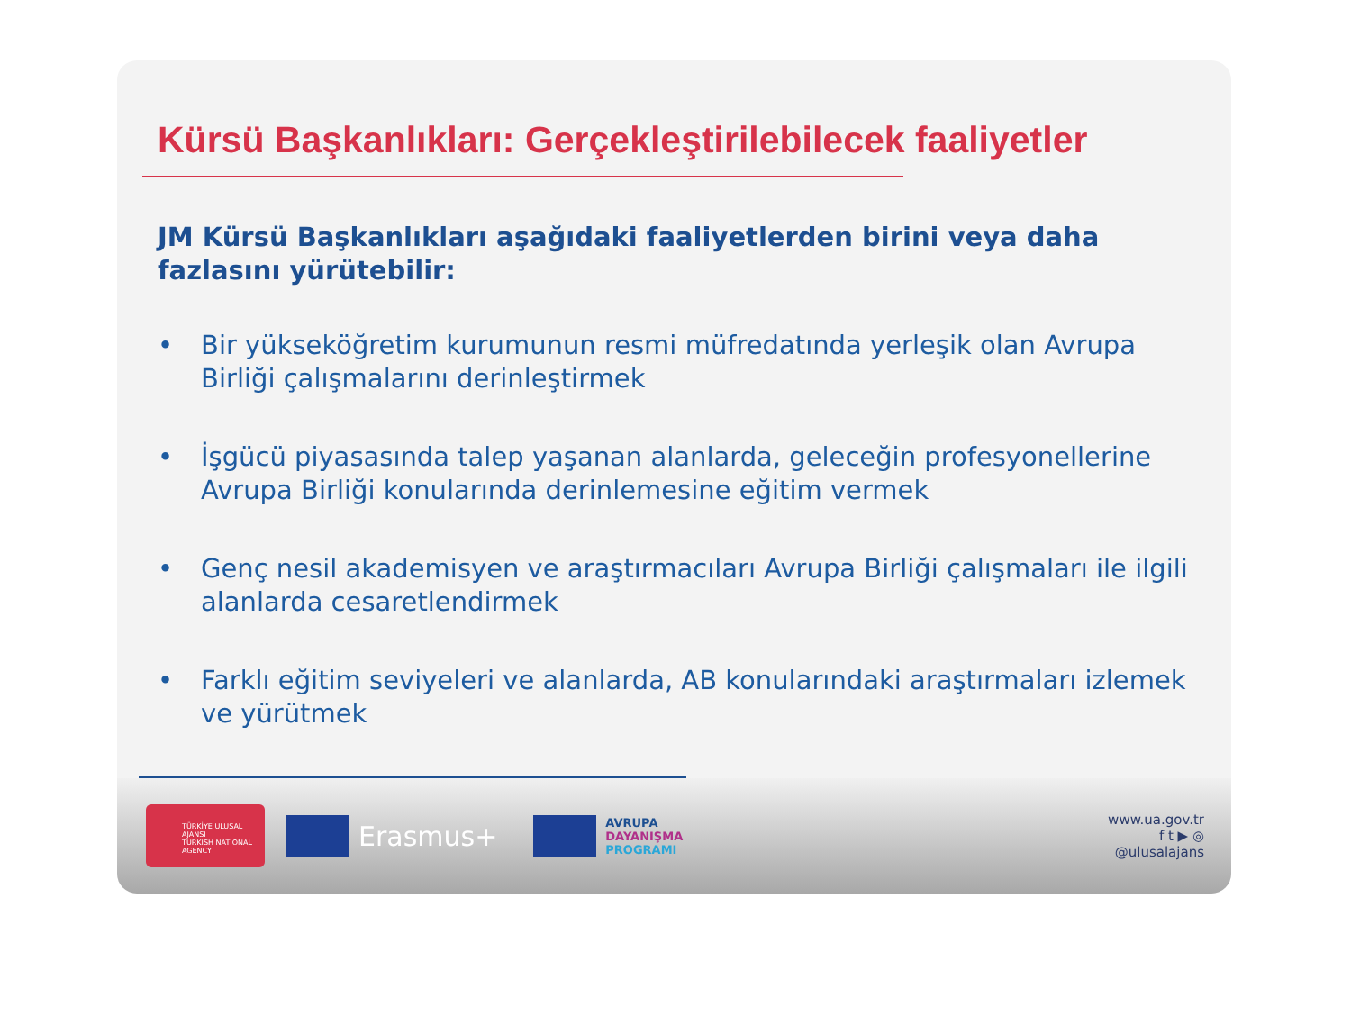Kürsü Başkanlıkları: Gerçekleştirilebilecek faaliyetler
JM Kürsü Başkanlıkları aşağıdaki faaliyetlerden birini veya daha fazlasını yürütebilir:
• Bir yükseköğretim kurumunun resmi müfredatında yerleşik olan Avrupa Birliği çalışmalarını derinleştirmek
• İşgücü piyasasında talep yaşanan alanlarda, geleceğin profesyonellerine Avrupa Birliği konularında derinlemesine eğitim vermek
• Genç nesil akademisyen ve araştırmacıları Avrupa Birliği çalışmaları ile ilgili alanlarda cesaretlendirmek
• Farklı eğitim seviyeleri ve alanlarda, AB konularındaki araştırmaları izlemek ve yürütmek
TÜRKİYE ULUSAL AJANSI
TURKISH NATIONAL AGENCY
Erasmus+
AVRUPA
DAYANIŞMA
PROGRAMI
www.ua.gov.tr
f t ▶ ◎
@ulusalajans